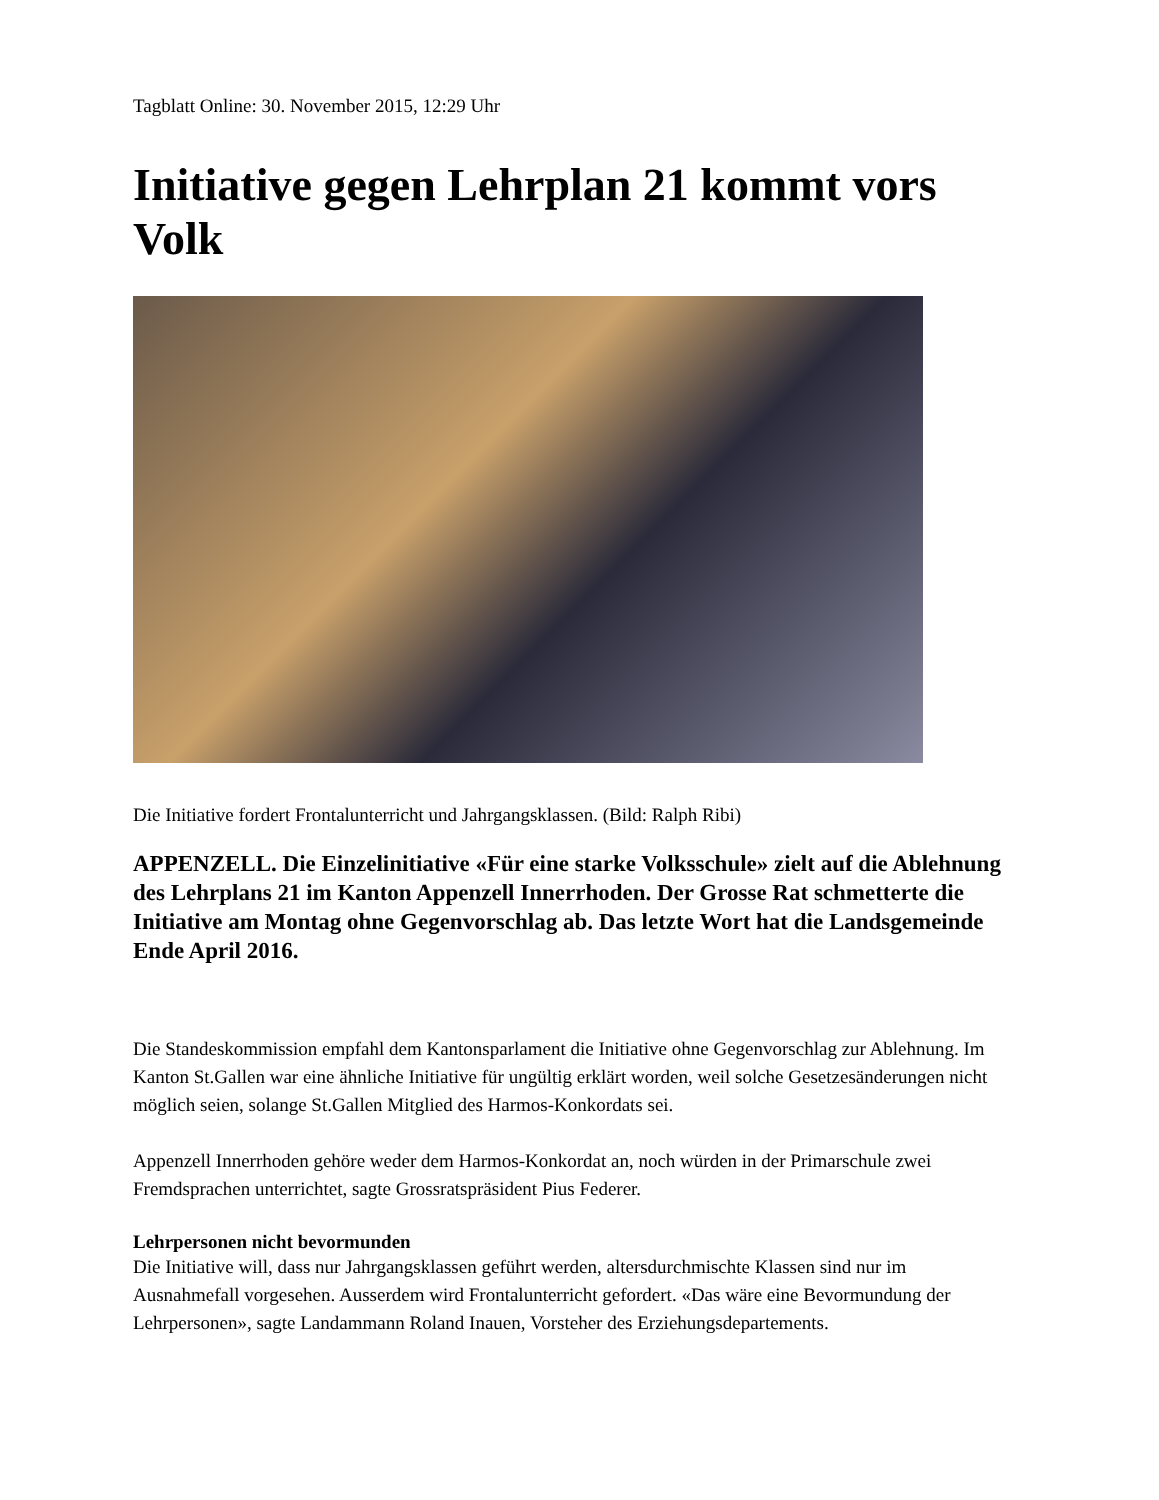Tagblatt Online: 30. November 2015, 12:29 Uhr
Initiative gegen Lehrplan 21 kommt vors Volk
Die Initiative fordert Frontalunterricht und Jahrgangsklassen. (Bild: Ralph Ribi)
APPENZELL. Die Einzelinitiative «Für eine starke Volksschule» zielt auf die Ablehnung des Lehrplans 21 im Kanton Appenzell Innerrhoden. Der Grosse Rat schmetterte die Initiative am Montag ohne Gegenvorschlag ab. Das letzte Wort hat die Landsgemeinde Ende April 2016.
Die Standeskommission empfahl dem Kantonsparlament die Initiative ohne Gegenvorschlag zur Ablehnung. Im Kanton St.Gallen war eine ähnliche Initiative für ungültig erklärt worden, weil solche Gesetzesänderungen nicht möglich seien, solange St.Gallen Mitglied des Harmos-Konkordats sei.
Appenzell Innerrhoden gehöre weder dem Harmos-Konkordat an, noch würden in der Primarschule zwei Fremdsprachen unterrichtet, sagte Grossratspräsident Pius Federer.
Lehrpersonen nicht bevormunden
Die Initiative will, dass nur Jahrgangsklassen geführt werden, altersdurchmischte Klassen sind nur im Ausnahmefall vorgesehen. Ausserdem wird Frontalunterricht gefordert. «Das wäre eine Bevormundung der Lehrpersonen», sagte Landammann Roland Inauen, Vorsteher des Erziehungsdepartements.